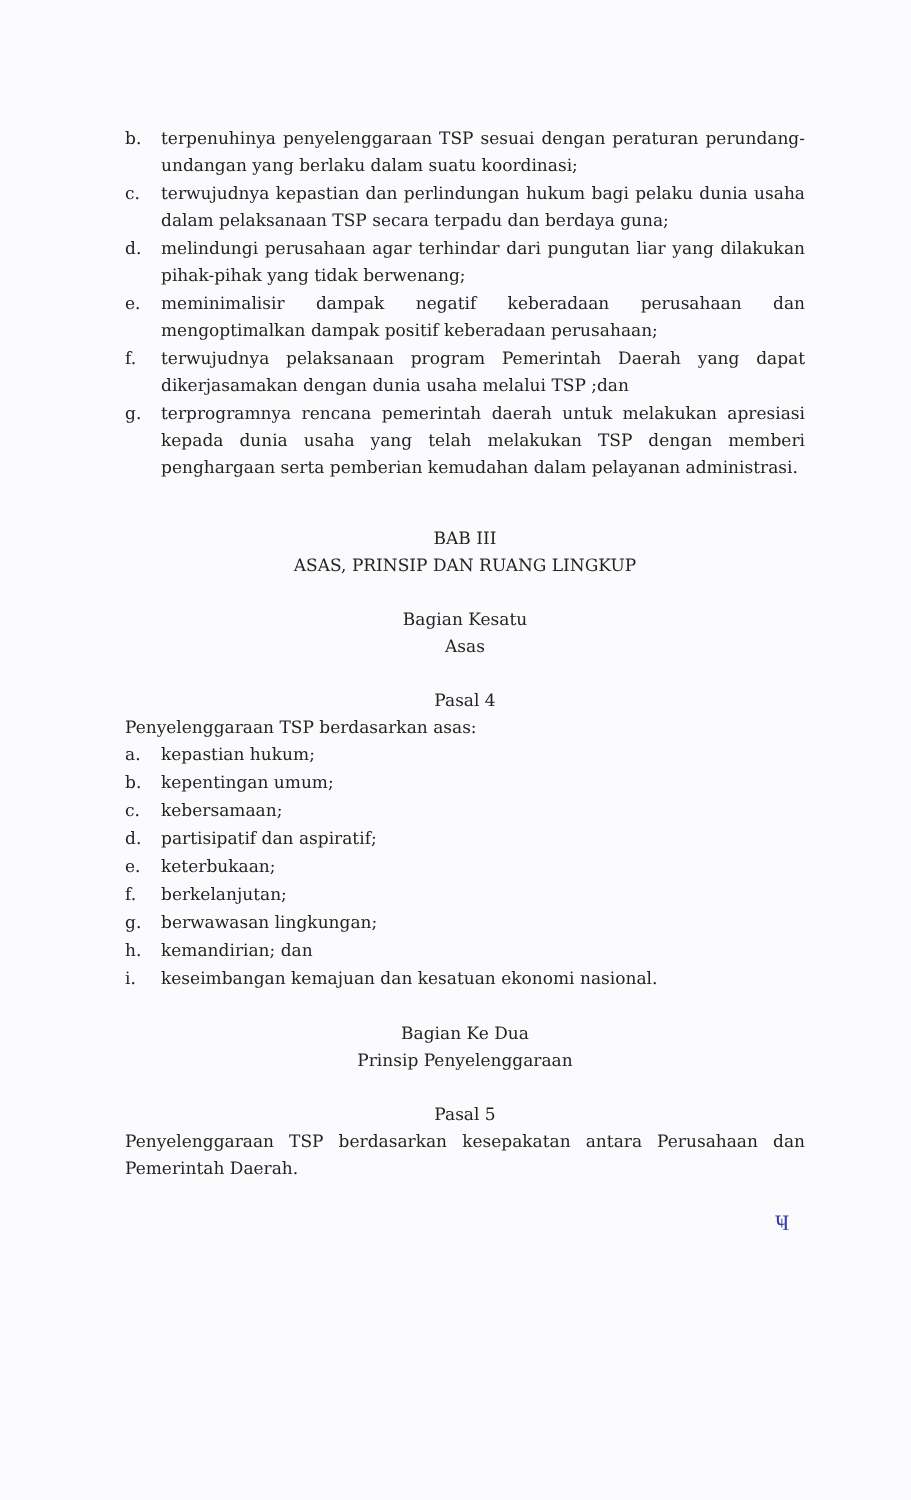b. terpenuhinya penyelenggaraan TSP sesuai dengan peraturan perundang-undangan yang berlaku dalam suatu koordinasi;
c. terwujudnya kepastian dan perlindungan hukum bagi pelaku dunia usaha dalam pelaksanaan TSP secara terpadu dan berdaya guna;
d. melindungi perusahaan agar terhindar dari pungutan liar yang dilakukan pihak-pihak yang tidak berwenang;
e. meminimalisir dampak negatif keberadaan perusahaan dan mengoptimalkan dampak positif keberadaan perusahaan;
f. terwujudnya pelaksanaan program Pemerintah Daerah yang dapat dikerjasamakan dengan dunia usaha melalui TSP ;dan
g. terprogramnya rencana pemerintah daerah untuk melakukan apresiasi kepada dunia usaha yang telah melakukan TSP dengan memberi penghargaan serta pemberian kemudahan dalam pelayanan administrasi.
BAB III
ASAS, PRINSIP DAN RUANG LINGKUP
Bagian Kesatu
Asas
Pasal 4
Penyelenggaraan TSP berdasarkan asas:
a. kepastian hukum;
b. kepentingan umum;
c. kebersamaan;
d. partisipatif dan aspiratif;
e. keterbukaan;
f. berkelanjutan;
g. berwawasan lingkungan;
h. kemandirian; dan
i. keseimbangan kemajuan dan kesatuan ekonomi nasional.
Bagian Ke Dua
Prinsip Penyelenggaraan
Pasal 5
Penyelenggaraan TSP berdasarkan kesepakatan antara Perusahaan dan Pemerintah Daerah.
Ҹ